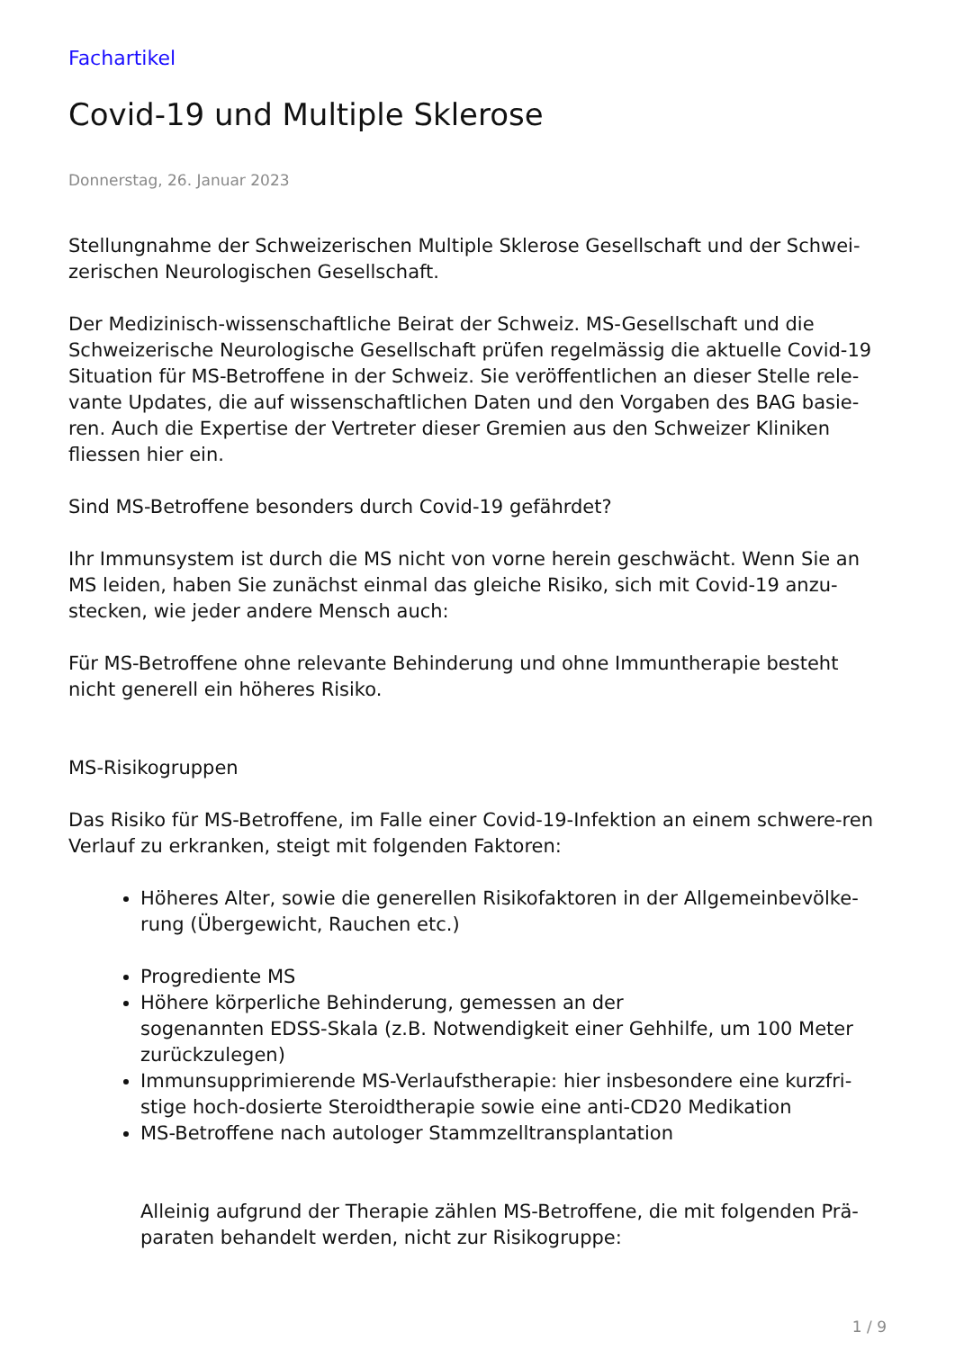Fachartikel
Covid-19 und Multiple Sklerose
Donnerstag, 26. Januar 2023
Stellungnahme der Schweizerischen Multiple Sklerose Gesellschaft und der Schwei-zerischen Neurologischen Gesellschaft.
Der Medizinisch-wissenschaftliche Beirat der Schweiz. MS-Gesellschaft und die Schweizerische Neurologische Gesellschaft prüfen regelmässig die aktuelle Covid-19 Situation für MS-Betroffene in der Schweiz. Sie veröffentlichen an dieser Stelle rele-vante Updates, die auf wissenschaftlichen Daten und den Vorgaben des BAG basie-ren. Auch die Expertise der Vertreter dieser Gremien aus den Schweizer Kliniken fliessen hier ein.
Sind MS-Betroffene besonders durch Covid-19 gefährdet?
Ihr Immunsystem ist durch die MS nicht von vorne herein geschwächt. Wenn Sie an MS leiden, haben Sie zunächst einmal das gleiche Risiko, sich mit Covid-19 anzu-stecken, wie jeder andere Mensch auch:
Für MS-Betroffene ohne relevante Behinderung und ohne Immuntherapie besteht nicht generell ein höheres Risiko.
MS-Risikogruppen
Das Risiko für MS-Betroffene, im Falle einer Covid-19-Infektion an einem schwere-ren Verlauf zu erkranken, steigt mit folgenden Faktoren:
Höheres Alter, sowie die generellen Risikofaktoren in der Allgemeinbevölke-rung (Übergewicht, Rauchen etc.)
Progrediente MS
Höhere körperliche Behinderung, gemessen an der
sogenannten EDSS-Skala (z.B. Notwendigkeit einer Gehhilfe, um 100 Meter zurückzulegen)
Immunsupprimierende MS-Verlaufstherapie: hier insbesondere eine kurzfri-stige hoch-dosierte Steroidtherapie sowie eine anti-CD20 Medikation
MS-Betroffene nach autologer Stammzelltransplantation
Alleinig aufgrund der Therapie zählen MS-Betroffene, die mit folgenden Prä-paraten behandelt werden, nicht zur Risikogruppe:
1 / 9